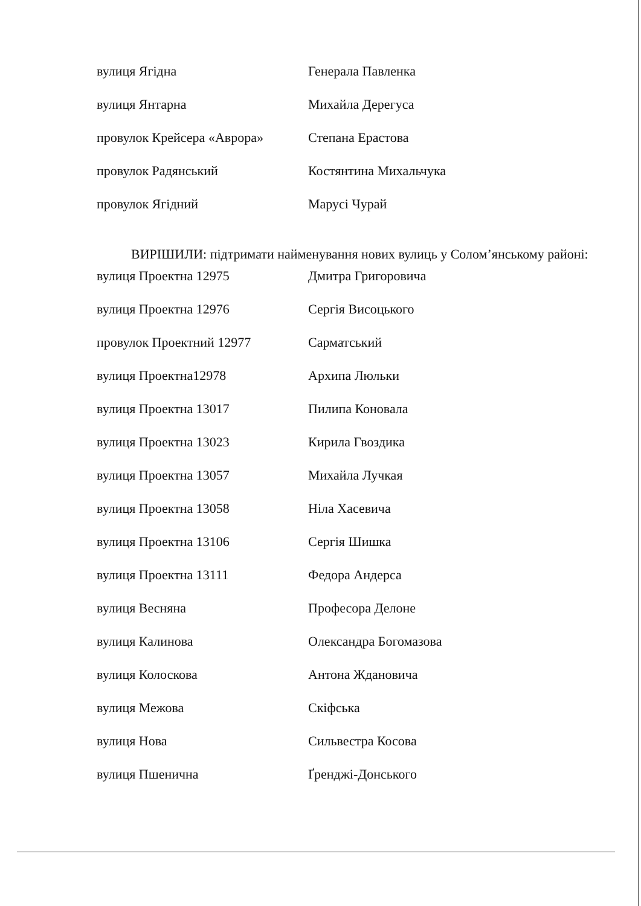| вулиця Ягідна | Генерала Павленка |
| вулиця Янтарна | Михайла Дерегуса |
| провулок Крейсера «Аврора» | Степана Ерастова |
| провулок Радянський | Костянтина Михальчука |
| провулок Ягідний | Марусі Чурай |
ВИРІШИЛИ: підтримати найменування нових вулиць у Солом’янському районі:
| вулиця Проектна 12975 | Дмитра Григоровича |
| вулиця Проектна 12976 | Сергія Висоцького |
| провулок Проектний 12977 | Сарматський |
| вулиця Проектна12978 | Архипа Люльки |
| вулиця Проектна 13017 | Пилипа Коновала |
| вулиця Проектна 13023 | Кирила Гвоздика |
| вулиця Проектна 13057 | Михайла Лучкая |
| вулиця Проектна 13058 | Ніла Хасевича |
| вулиця Проектна 13106 | Сергія Шишка |
| вулиця Проектна 13111 | Федора Андерса |
| вулиця Весняна | Професора Делоне |
| вулиця Калинова | Олександра Богомазова |
| вулиця Колоскова | Антона Ждановича |
| вулиця Межова | Скіфська |
| вулиця Нова | Сильвестра Косова |
| вулиця Пшенична | Ґренджі-Донського |